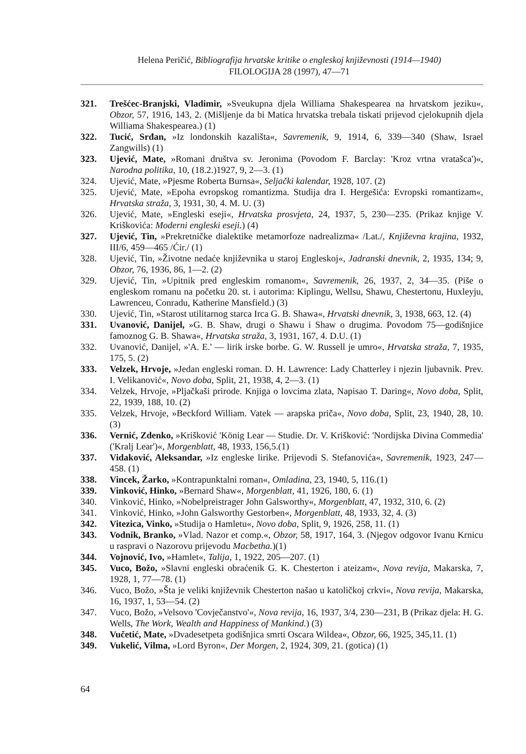Helena Peričić, Bibliografija hrvatske kritike o engleskoj književnosti (1914—1940)
FILOLOGIJA 28 (1997), 47—71
321. Trešćec-Branjski, Vladimir, »Sveukupna djela Williama Shakespearea na hrvatskom jeziku«, Obzor, 57, 1916, 143, 2. (Mišljenje da bi Matica hrvatska trebala tiskati prijevod cjelokupnih djela Williama Shakespearea.) (1)
322. Tucić, Srđan, »Iz londonskih kazališta«, Savremenik, 9, 1914, 6, 339—340 (Shaw, Israel Zangwills) (1)
323. Ujević, Mate, »Romani društva sv. Jeronima (Povodom F. Barclay: 'Kroz vrtna vratašca')«, Narodna politika, 10, (18.2.)1927, 9, 2—3. (1)
324. Ujević, Mate, »Pjesme Roberta Burnsa«, Seljački kalendar, 1928, 107. (2)
325. Ujević, Mate, »Epoha evropskog romantizma. Studija dra I. Hergešića: Evropski romantizam«, Hrvatska straža, 3, 1931, 30, 4. M. U. (3)
326. Ujević, Mate, »Engleski eseji«, Hrvatska prosvjeta, 24, 1937, 5, 230—235. (Prikaz knjige V. Kriškovića: Moderni engleski eseji.) (4)
327. Ujević, Tin, »Prekretničke dialektike metamorfoze nadrealizma« /Lat./, Književna krajina, 1932, III/6, 459—465 /Ćir./ (1)
328. Ujević, Tin, »Životne nedaće književnika u staroj Engleskoj«, Jadranski dnevnik, 2, 1935, 134; 9, Obzor, 76, 1936, 86, 1—2. (2)
329. Ujević, Tin, »Upitnik pred engleskim romanom«, Savremenik, 26, 1937, 2, 34—35. (Piše o engleskom romanu na početku 20. st. i autorima: Kiplingu, Wellsu, Shawu, Chestertonu, Huxleyju, Lawrenceu, Conradu, Katherine Mansfield.) (3)
330. Ujević, Tin, »Starost utilitarnog starca Irca G. B. Shawa«, Hrvatski dnevnik, 3, 1938, 663, 12. (4)
331. Uvanović, Danijel, »G. B. Shaw, drugi o Shawu i Shaw o drugima. Povodom 75—godišnjice famoznog G. B. Shawa«, Hrvatska straža, 3, 1931, 167, 4. D.U. (1)
332. Uvanović, Danijel, »'A. E.' — lirik irske borbe. G. W. Russell je umro«, Hrvatska straža, 7, 1935, 175, 5. (2)
333. Velzek, Hrvoje, »Jedan engleski roman. D. H. Lawrence: Lady Chatterley i njezin ljubavnik. Prev. I. Velikanović«, Novo doba, Split, 21, 1938, 4, 2—3. (1)
334. Velzek, Hrvoje, »Pljačkaši prirode. Knjiga o lovcima zlata, Napisao T. Daring«, Novo doba, Split, 22, 1939, 188, 10. (2)
335. Velzek, Hrvoje, »Beckford William. Vatek — arapska priča«, Novo doba, Split, 23, 1940, 28, 10. (3)
336. Vernić, Zdenko, »Krišković 'König Lear — Studie. Dr. V. Krišković: 'Nordijska Divina Commedia' ('Kralj Lear')«, Morgenblatt, 48, 1933, 156,5.(1)
337. Vidaković, Aleksandar, »Iz engleske lirike. Prijevodi S. Stefanovića«, Savremenik, 1923, 247—458. (1)
338. Vincek, Žarko, »Kontrapunktalni roman«, Omladina, 23, 1940, 5, 116.(1)
339. Vinković, Hinko, »Bernard Shaw«, Morgenblatt, 41, 1926, 180, 6. (1)
340. Vinković, Hinko, »Nobelpreistrager John Galsworthy«, Morgenblatt, 47, 1932, 310, 6. (2)
341. Vinković, Hinko, »John Galsworthy Gestorben«, Morgenblatt, 48, 1933, 32, 4. (3)
342. Vitezica, Vinko, »Studija o Hamletu«, Novo doba, Split, 9, 1926, 258, 11. (1)
343. Vodnik, Branko, »Vlad. Nazor et comp.«, Obzor, 58, 1917, 164, 3. (Njegov odgovor Ivanu Krnicu u raspravi o Nazorovu prijevodu Macbetha.)(1)
344. Vojnović, Ivo, »Hamlet«, Talija, 1, 1922, 205—207. (1)
345. Vuco, Božo, »Slavni engleski obraćenik G. K. Chesterton i ateizam«, Nova revija, Makarska, 7, 1928, 1, 77—78. (1)
346. Vuco, Božo, »Šta je veliki književnik Chesterton našao u katoličkoj crkvi«, Nova revija, Makarska, 16, 1937, 1, 53—54. (2)
347. Vuco, Božo, »Velsovo 'Covječanstvo'«, Nova revija, 16, 1937, 3/4, 230—231, B (Prikaz djela: H. G. Wells, The Work, Wealth and Happiness of Mankind.) (3)
348. Vučetić, Mate, »Dvadesetpeta godišnjica smrti Oscara Wildea«, Obzor, 66, 1925, 345,11. (1)
349. Vukelić, Vilma, »Lord Byron«, Der Morgen, 2, 1924, 309, 21. (gotica) (1)
64